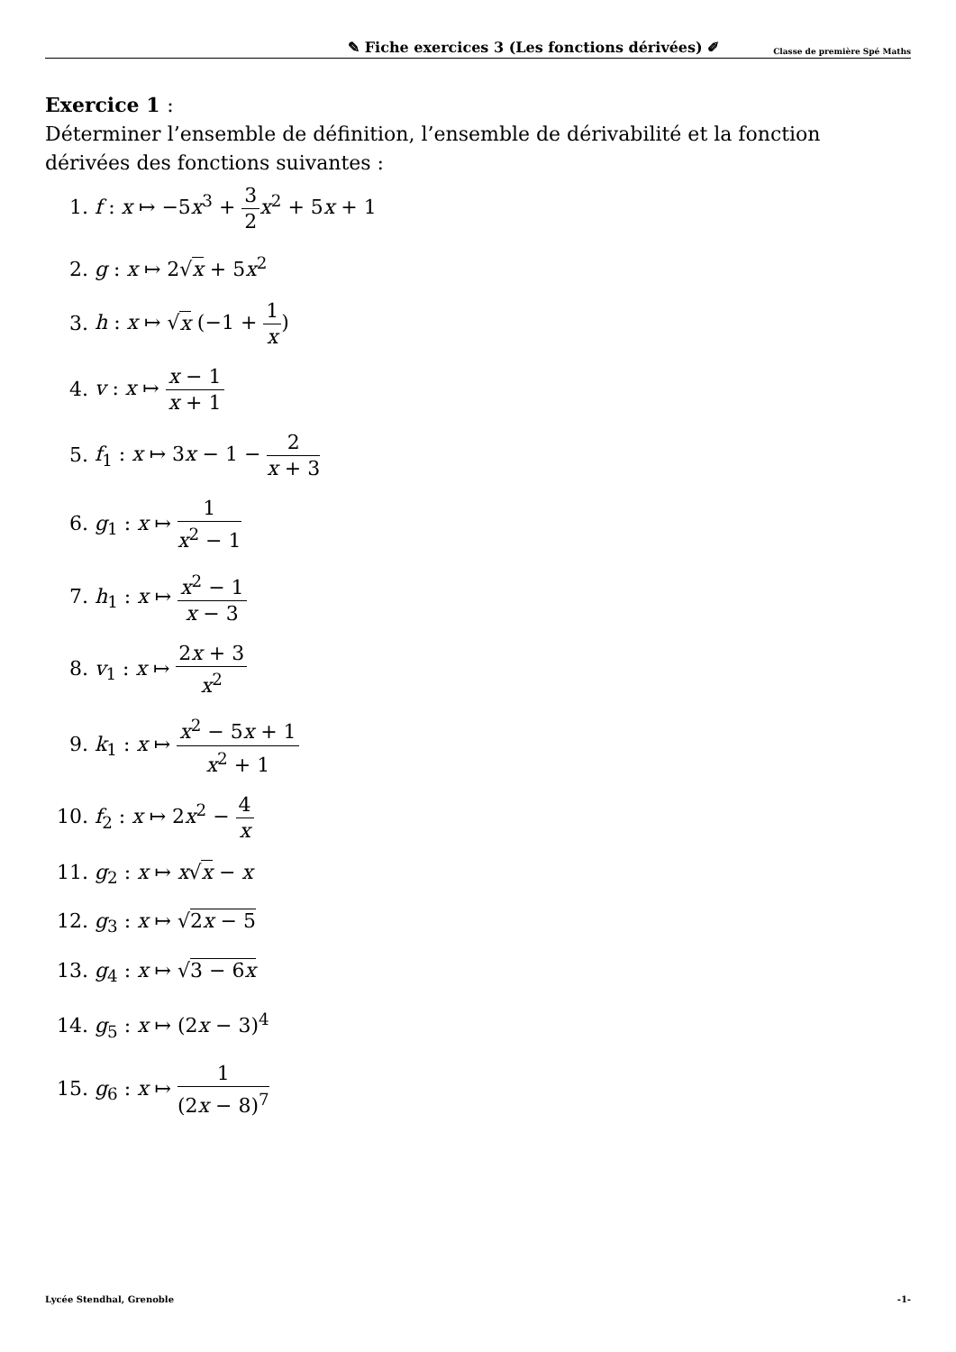✎ Fiche exercices 3 (Les fonctions dérivées) ✐ Classe de première Spé Maths
Exercice 1 :
Déterminer l’ensemble de définition, l’ensemble de dérivabilité et la fonction dérivées des fonctions suivantes :
1. f : x ↦ −5x<sup>3</sup> + 3 2 x<sup>2</sup> + 5x + 1
2. g : x ↦ 2√x + 5x<sup>2</sup>
3. h : x ↦ √x (−1 + 1 x)
4. v : x ↦ x − 1 x + 1
5. f<sub>1</sub> : x ↦ 3x − 1 − 2 x + 3
6. g<sub>1</sub> : x ↦ 1 x<sup>2</sup> − 1
7. h<sub>1</sub> : x ↦ x<sup>2</sup> − 1 x − 3
8. v<sub>1</sub> : x ↦ 2x + 3 x<sup>2</sup>
9. k<sub>1</sub> : x ↦ x<sup>2</sup> − 5x + 1 x<sup>2</sup> + 1
10. f<sub>2</sub> : x ↦ 2x<sup>2</sup> − 4 x
11. g<sub>2</sub> : x ↦ x√x − x
12. g<sub>3</sub> : x ↦ √2x − 5
13. g<sub>4</sub> : x ↦ √3 − 6x
14. g<sub>5</sub> : x ↦ (2x − 3)<sup>4</sup>
15. g<sub>6</sub> : x ↦ 1 (2x − 8)<sup>7</sup>
Lycée Stendhal, Grenoble -1-